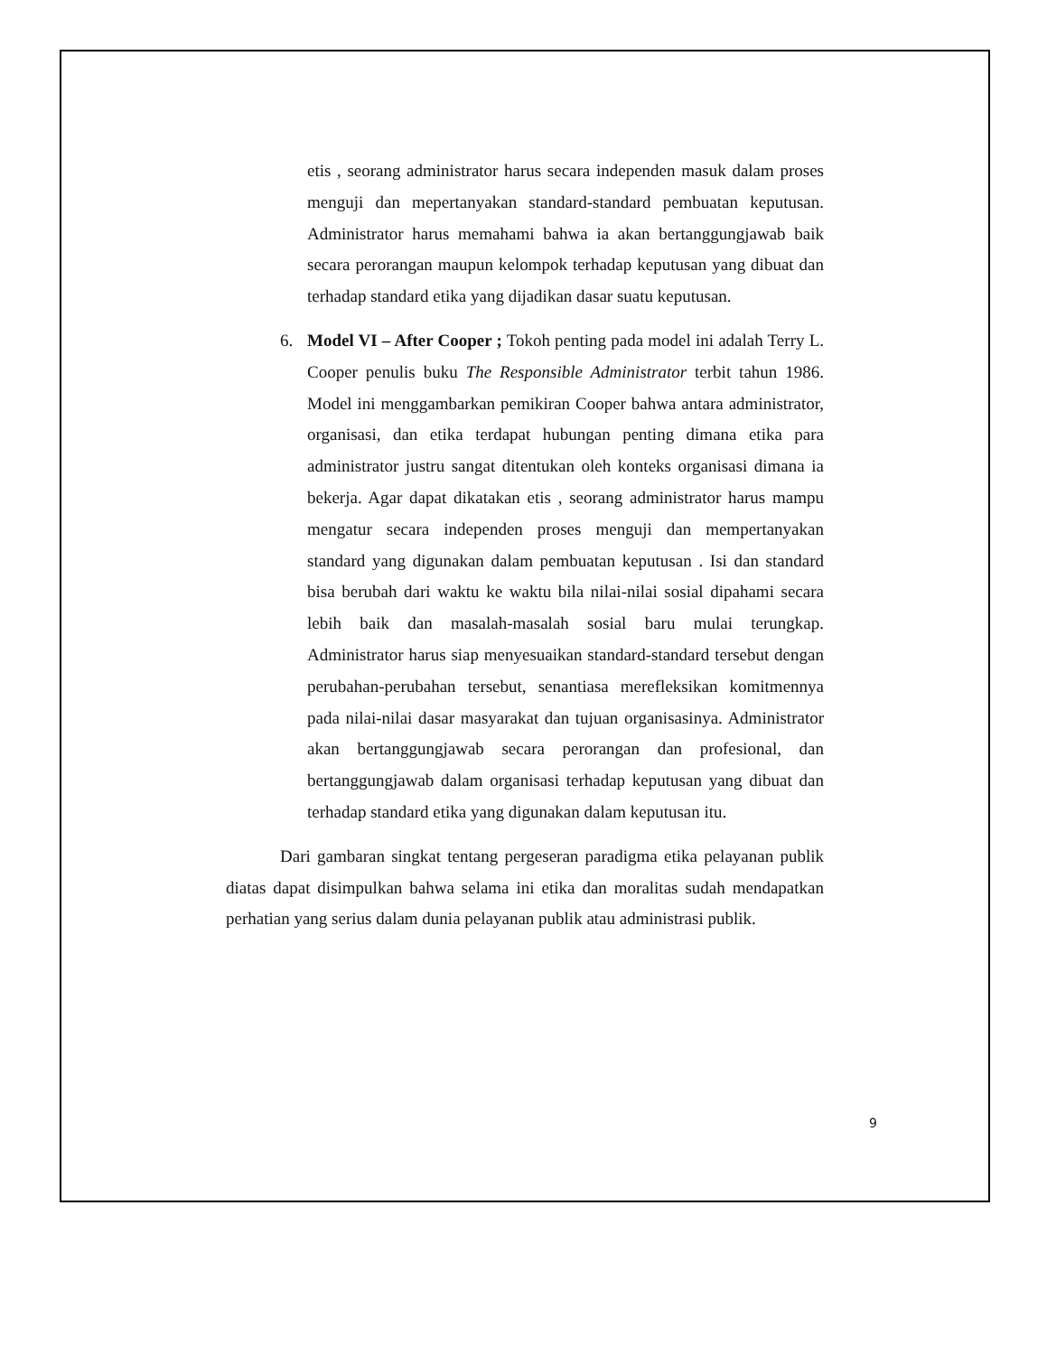etis , seorang administrator harus secara independen masuk dalam proses menguji dan mepertanyakan standard-standard pembuatan keputusan. Administrator harus memahami bahwa ia akan bertanggungjawab baik secara perorangan maupun kelompok terhadap keputusan yang dibuat dan terhadap standard etika yang dijadikan dasar suatu keputusan.
6. Model VI – After Cooper ; Tokoh penting pada model ini adalah Terry L. Cooper penulis buku The Responsible Administrator terbit tahun 1986. Model ini menggambarkan pemikiran Cooper bahwa antara administrator, organisasi, dan etika terdapat hubungan penting dimana etika para administrator justru sangat ditentukan oleh konteks organisasi dimana ia bekerja. Agar dapat dikatakan etis , seorang administrator harus mampu mengatur secara independen proses menguji dan mempertanyakan standard yang digunakan dalam pembuatan keputusan . Isi dan standard bisa berubah dari waktu ke waktu bila nilai-nilai sosial dipahami secara lebih baik dan masalah-masalah sosial baru mulai terungkap. Administrator harus siap menyesuaikan standard-standard tersebut dengan perubahan-perubahan tersebut, senantiasa merefleksikan komitmennya pada nilai-nilai dasar masyarakat dan tujuan organisasinya. Administrator akan bertanggungjawab secara perorangan dan profesional, dan bertanggungjawab dalam organisasi terhadap keputusan yang dibuat dan terhadap standard etika yang digunakan dalam keputusan itu.
Dari gambaran singkat tentang pergeseran paradigma etika pelayanan publik diatas dapat disimpulkan bahwa selama ini etika dan moralitas sudah mendapatkan perhatian yang serius dalam dunia pelayanan publik atau administrasi publik.
9